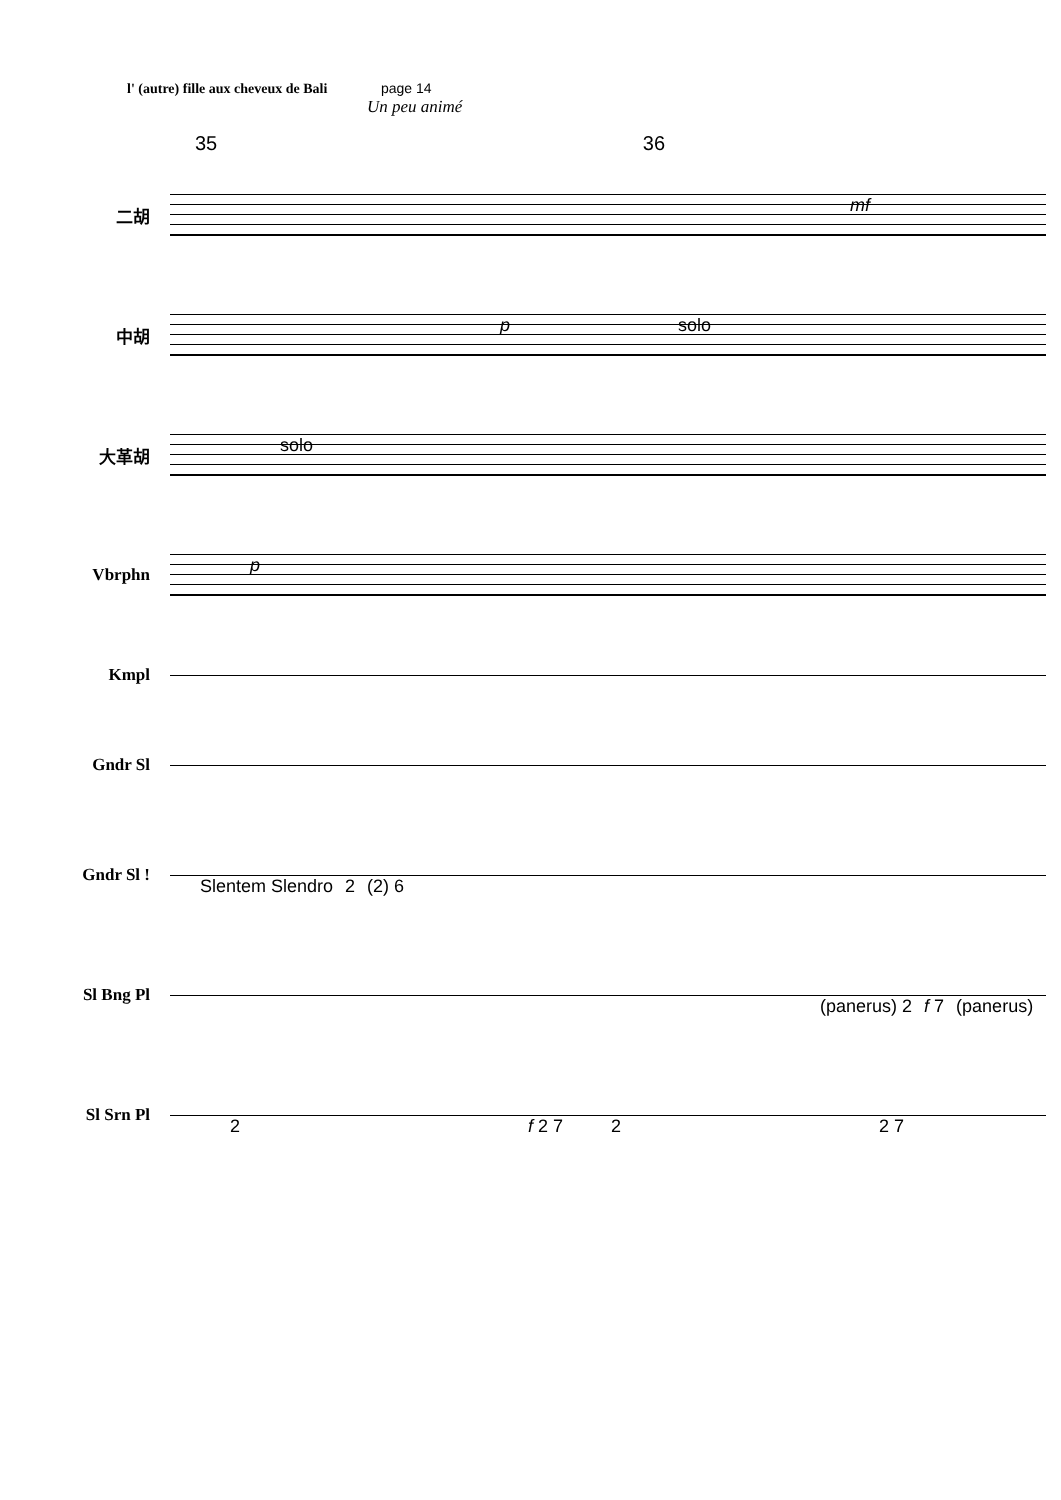l' (autre) fille aux cheveux de Bali page 14
Un peu animé
35 36
二胡
mf
中胡
p solo
大革胡
solo
Vbrphn
p
Kmpl
Gndr Sl
Gndr Sl !
Slentem Slendro 2 (2) 6
Sl Bng Pl
(panerus) 2 f 7 (panerus)
Sl Srn Pl
2 f 2 7 2 2 7